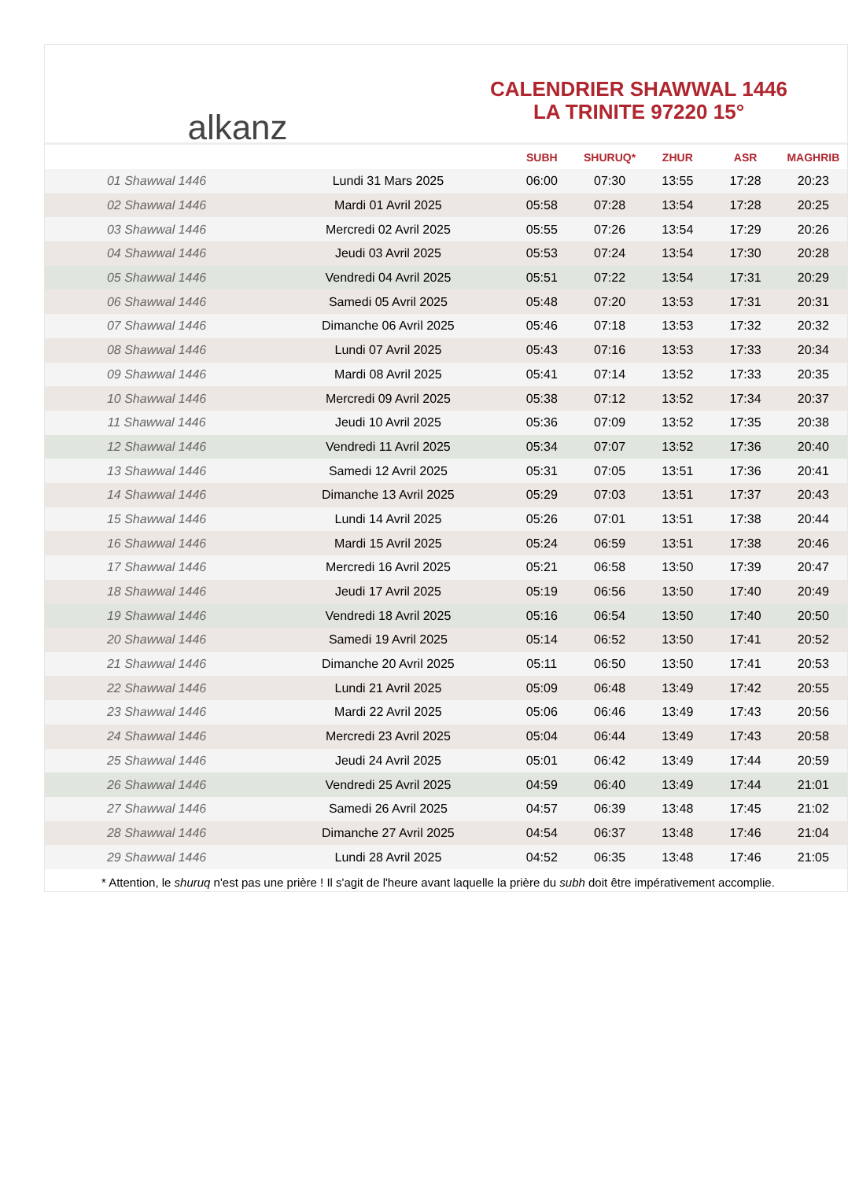alkanz
CALENDRIER SHAWWAL 1446
LA TRINITE 97220 15°
| | | SUBH | SHURUQ* | ZHUR | ASR | MAGHRIB |
| --- | --- | --- | --- | --- | --- | --- |
| 01 Shawwal 1446 | Lundi 31 Mars 2025 | 06:00 | 07:30 | 13:55 | 17:28 | 20:23 |
| 02 Shawwal 1446 | Mardi 01 Avril 2025 | 05:58 | 07:28 | 13:54 | 17:28 | 20:25 |
| 03 Shawwal 1446 | Mercredi 02 Avril 2025 | 05:55 | 07:26 | 13:54 | 17:29 | 20:26 |
| 04 Shawwal 1446 | Jeudi 03 Avril 2025 | 05:53 | 07:24 | 13:54 | 17:30 | 20:28 |
| 05 Shawwal 1446 | Vendredi 04 Avril 2025 | 05:51 | 07:22 | 13:54 | 17:31 | 20:29 |
| 06 Shawwal 1446 | Samedi 05 Avril 2025 | 05:48 | 07:20 | 13:53 | 17:31 | 20:31 |
| 07 Shawwal 1446 | Dimanche 06 Avril 2025 | 05:46 | 07:18 | 13:53 | 17:32 | 20:32 |
| 08 Shawwal 1446 | Lundi 07 Avril 2025 | 05:43 | 07:16 | 13:53 | 17:33 | 20:34 |
| 09 Shawwal 1446 | Mardi 08 Avril 2025 | 05:41 | 07:14 | 13:52 | 17:33 | 20:35 |
| 10 Shawwal 1446 | Mercredi 09 Avril 2025 | 05:38 | 07:12 | 13:52 | 17:34 | 20:37 |
| 11 Shawwal 1446 | Jeudi 10 Avril 2025 | 05:36 | 07:09 | 13:52 | 17:35 | 20:38 |
| 12 Shawwal 1446 | Vendredi 11 Avril 2025 | 05:34 | 07:07 | 13:52 | 17:36 | 20:40 |
| 13 Shawwal 1446 | Samedi 12 Avril 2025 | 05:31 | 07:05 | 13:51 | 17:36 | 20:41 |
| 14 Shawwal 1446 | Dimanche 13 Avril 2025 | 05:29 | 07:03 | 13:51 | 17:37 | 20:43 |
| 15 Shawwal 1446 | Lundi 14 Avril 2025 | 05:26 | 07:01 | 13:51 | 17:38 | 20:44 |
| 16 Shawwal 1446 | Mardi 15 Avril 2025 | 05:24 | 06:59 | 13:51 | 17:38 | 20:46 |
| 17 Shawwal 1446 | Mercredi 16 Avril 2025 | 05:21 | 06:58 | 13:50 | 17:39 | 20:47 |
| 18 Shawwal 1446 | Jeudi 17 Avril 2025 | 05:19 | 06:56 | 13:50 | 17:40 | 20:49 |
| 19 Shawwal 1446 | Vendredi 18 Avril 2025 | 05:16 | 06:54 | 13:50 | 17:40 | 20:50 |
| 20 Shawwal 1446 | Samedi 19 Avril 2025 | 05:14 | 06:52 | 13:50 | 17:41 | 20:52 |
| 21 Shawwal 1446 | Dimanche 20 Avril 2025 | 05:11 | 06:50 | 13:50 | 17:41 | 20:53 |
| 22 Shawwal 1446 | Lundi 21 Avril 2025 | 05:09 | 06:48 | 13:49 | 17:42 | 20:55 |
| 23 Shawwal 1446 | Mardi 22 Avril 2025 | 05:06 | 06:46 | 13:49 | 17:43 | 20:56 |
| 24 Shawwal 1446 | Mercredi 23 Avril 2025 | 05:04 | 06:44 | 13:49 | 17:43 | 20:58 |
| 25 Shawwal 1446 | Jeudi 24 Avril 2025 | 05:01 | 06:42 | 13:49 | 17:44 | 20:59 |
| 26 Shawwal 1446 | Vendredi 25 Avril 2025 | 04:59 | 06:40 | 13:49 | 17:44 | 21:01 |
| 27 Shawwal 1446 | Samedi 26 Avril 2025 | 04:57 | 06:39 | 13:48 | 17:45 | 21:02 |
| 28 Shawwal 1446 | Dimanche 27 Avril 2025 | 04:54 | 06:37 | 13:48 | 17:46 | 21:04 |
| 29 Shawwal 1446 | Lundi 28 Avril 2025 | 04:52 | 06:35 | 13:48 | 17:46 | 21:05 |
* Attention, le shuruq n'est pas une prière ! Il s'agit de l'heure avant laquelle la prière du subh doit être impérativement accomplie.